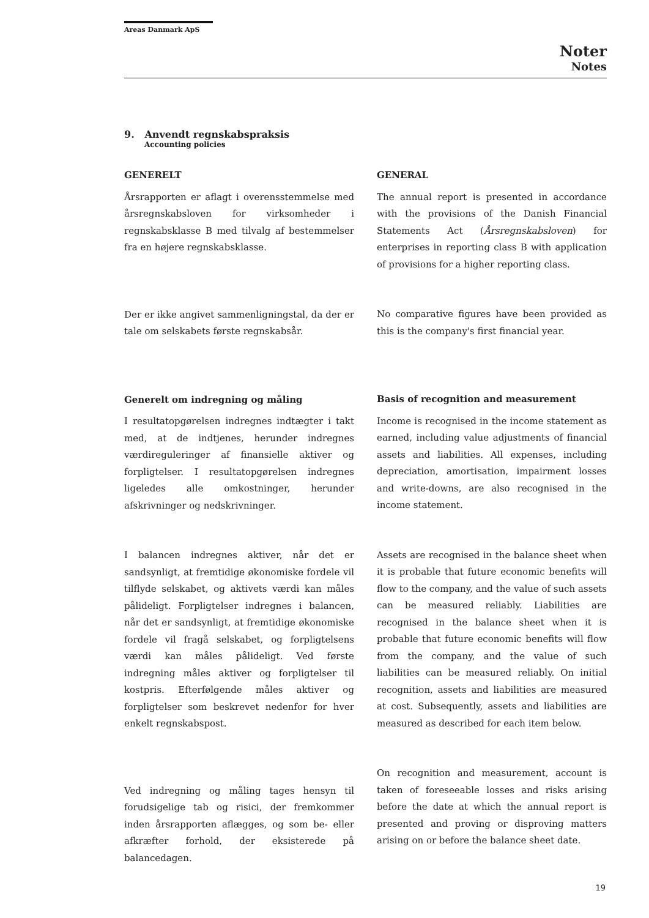Areas Danmark ApS
Noter
Notes
9. Anvendt regnskabspraksis
Accounting policies
GENERELT
Årsrapporten er aflagt i overensstemmelse med årsregnskabsloven for virksomheder i regnskabsklasse B med tilvalg af bestemmelser fra en højere regnskabsklasse.
Der er ikke angivet sammenligningstal, da der er tale om selskabets første regnskabsår.
Generelt om indregning og måling
I resultatopgørelsen indregnes indtægter i takt med, at de indtjenes, herunder indregnes værdireguleringer af finansielle aktiver og forpligtelser. I resultatopgørelsen indregnes ligeledes alle omkostninger, herunder afskrivninger og nedskrivninger.
I balancen indregnes aktiver, når det er sandsynligt, at fremtidige økonomiske fordele vil tilflyde selskabet, og aktivets værdi kan måles pålideligt. Forpligtelser indregnes i balancen, når det er sandsynligt, at fremtidige økonomiske fordele vil fragå selskabet, og forpligtelsens værdi kan måles pålideligt. Ved første indregning måles aktiver og forpligtelser til kostpris. Efterfølgende måles aktiver og forpligtelser som beskrevet nedenfor for hver enkelt regnskabspost.
Ved indregning og måling tages hensyn til forudsigelige tab og risici, der fremkommer inden årsrapporten aflægges, og som be- eller afkræfter forhold, der eksisterede på balancedagen.
GENERAL
The annual report is presented in accordance with the provisions of the Danish Financial Statements Act (Årsregnskabsloven) for enterprises in reporting class B with application of provisions for a higher reporting class.
No comparative figures have been provided as this is the company's first financial year.
Basis of recognition and measurement
Income is recognised in the income statement as earned, including value adjustments of financial assets and liabilities. All expenses, including depreciation, amortisation, impairment losses and write-downs, are also recognised in the income statement.
Assets are recognised in the balance sheet when it is probable that future economic benefits will flow to the company, and the value of such assets can be measured reliably. Liabilities are recognised in the balance sheet when it is probable that future economic benefits will flow from the company, and the value of such liabilities can be measured reliably. On initial recognition, assets and liabilities are measured at cost. Subsequently, assets and liabilities are measured as described for each item below.
On recognition and measurement, account is taken of foreseeable losses and risks arising before the date at which the annual report is presented and proving or disproving matters arising on or before the balance sheet date.
19